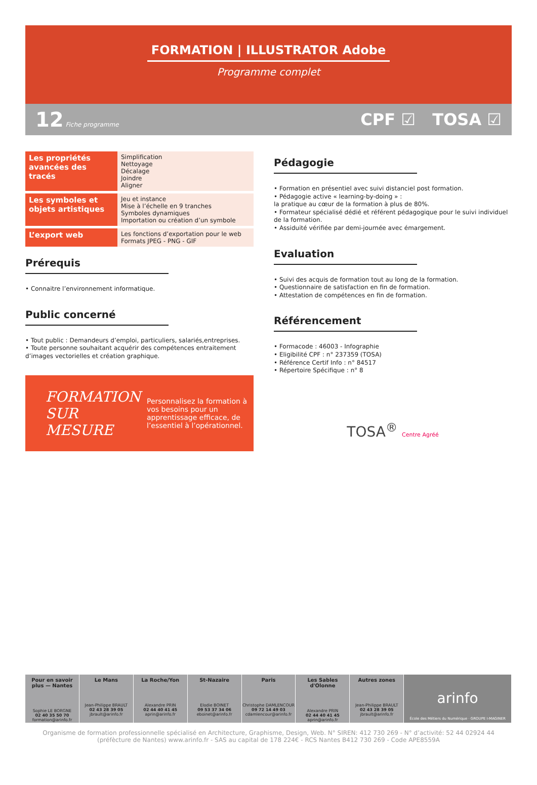FORMATION | ILLUSTRATOR Adobe
Programme complet
12 Fiche programme CPF ☑ TOSA ☑
| Les propriétés avancées des tracés | Simplification Nettoyage Décalage Joindre Aligner |
| Les symboles et objets artistiques | Jeu et instance Mise à l’échelle en 9 tranches Symboles dynamiques Importation ou création d’un symbole |
| L’export web | Les fonctions d’exportation pour le web Formats JPEG - PNG - GIF |
Prérequis
• Connaitre l’environnement informatique.
Public concerné
• Tout public : Demandeurs d’emploi, particuliers, salariés,entreprises.
• Toute personne souhaitant acquérir des compétences entraitement d’images vectorielles et création graphique.
FORMATION SUR MESURE
Personnalisez la formation à vos besoins pour un apprentissage efficace, de l’essentiel à l’opérationnel.
Pédagogie
• Formation en présentiel avec suivi distanciel post formation.
• Pédagogie active « learning-by-doing » :
la pratique au cœur de la formation à plus de 80%.
• Formateur spécialisé dédié et référent pédagogique pour le suivi individuel de la formation.
• Assiduité vérifiée par demi-journée avec émargement.
Evaluation
• Suivi des acquis de formation tout au long de la formation.
• Questionnaire de satisfaction en fin de formation.
• Attestation de compétences en fin de formation.
Référencement
• Formacode : 46003 - Infographie
• Eligibilité CPF : n° 237359 (TOSA)
• Référence Certif Info : n° 84517
• Répertoire Spécifique : n° 8
TOSA<sup>®</sup> Centre Agréé
Pour en savoir plus — Nantes
Sophie LE BORGNE
02 40 35 50 70
formation@arinfo.fr
Le Mans
Jean-Philippe BRAULT
02 43 28 39 05
jbrault@arinfo.fr
La Roche/Yon
Alexandre PRIN
02 44 40 41 45
aprin@arinfo.fr
St-Nazaire
Elodie BOINET
09 53 37 34 06
eboinet@arinfo.fr
Paris
Christophe DAMLENCOUR
09 72 14 49 03
cdamlencour@arinfo.fr
Les Sables d'Olonne
Alexandre PRIN
02 44 40 41 45
aprin@arinfo.fr
Autres zones
Jean-Philippe BRAULT
02 43 28 39 05
jbrault@arinfo.fr
arinfo
École des Métiers du Numérique · GROUPE I-MAGINER
Organisme de formation professionnelle spécialisé en Architecture, Graphisme, Design, Web. N° SIREN: 412 730 269 - N° d’activité: 52 44 02924 44
(préfècture de Nantes) www.arinfo.fr - SAS au capital de 178 224€ - RCS Nantes B412 730 269 - Code APE8559A